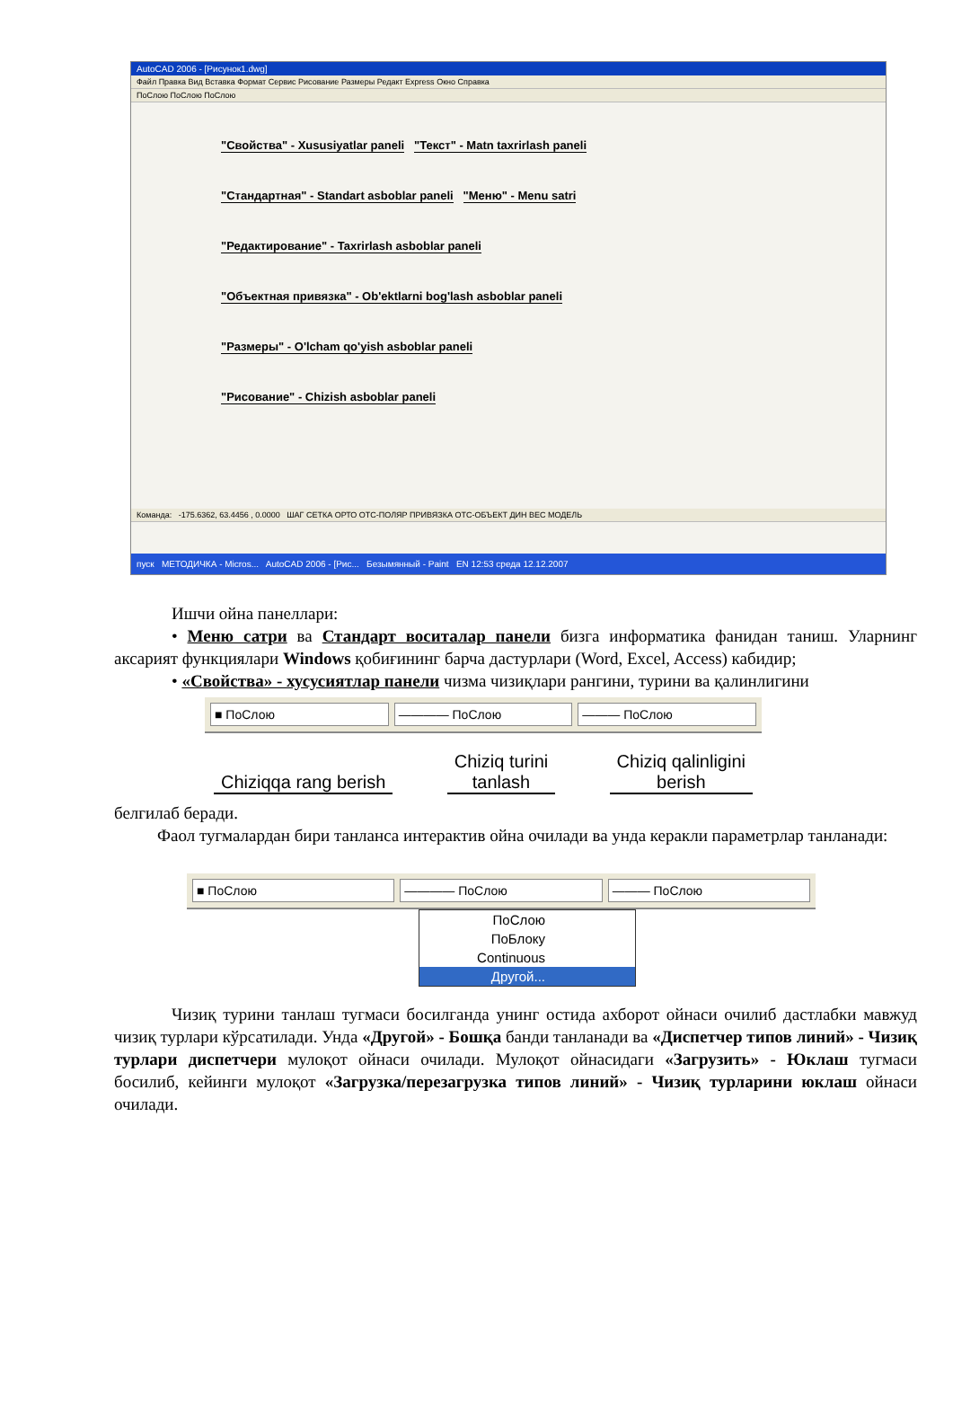AutoCAD 2006 - [Рисунок1.dwg]
Файл Правка Вид Вставка Формат Сервис Рисование Размеры Редакт Express Окно Справка
ПоСлою ПоСлою ПоСлою
"Свойства" - Xususiyatlar paneli
"Текст" - Matn taxrirlash paneli
"Стандартная" - Standart asboblar paneli
"Меню" - Menu satri
"Редактирование" - Taxrirlash asboblar paneli
"Объектная привязка" - Ob'ektlarni bog'lash asboblar paneli
"Размеры" - O'lcham qo'yish asboblar paneli
"Рисование" - Chizish asboblar paneli
Команда: -175.6362, 63.4456 , 0.0000 ШАГ СЕТКА ОРТО ОТС-ПОЛЯР ПРИВЯЗКА ОТС-ОБЪЕКТ ДИН ВЕС МОДЕЛЬ
пуск МЕТОДИЧКА - Micros... AutoCAD 2006 - [Рис... Безымянный - Paint EN 12:53 среда 12.12.2007
Ишчи ойна панеллари:
• Меню сатри ва Стандарт воситалар панели бизга информатика фанидан таниш. Уларнинг аксарият функциялари Windows қобиғининг барча дастурлари (Word, Excel, Access) кабидир;
• «Свойства» - хусусиятлар панели чизма чизиқлари рангини, турини ва қалинлигини
■ ПоСлою ———— ПоСлою ——— ПоСлою
Chiziqqa rang berish Chiziq turini
tanlash Chiziq qalinligini
berish
белгилаб беради.
Фаол тугмалардан бири танланса интерактив ойна очилади ва унда керакли параметрлар танланади:
■ ПоСлою ———— ПоСлою ——— ПоСлою
ПоСлою
ПоБлоку
Continuous
Другой...
Чизиқ турини танлаш тугмаси босилганда унинг остида ахборот ойнаси очилиб дастлабки мавжуд чизиқ турлари кўрсатилади. Унда «Другой» - Бошқа банди танланади ва «Диспетчер типов линий» - Чизиқ турлари диспетчери мулоқот ойнаси очилади. Мулоқот ойнасидаги «Загрузить» - Юклаш тугмаси босилиб, кейинги мулоқот «Загрузка/перезагрузка типов линий» - Чизиқ турларини юклаш ойнаси очилади.